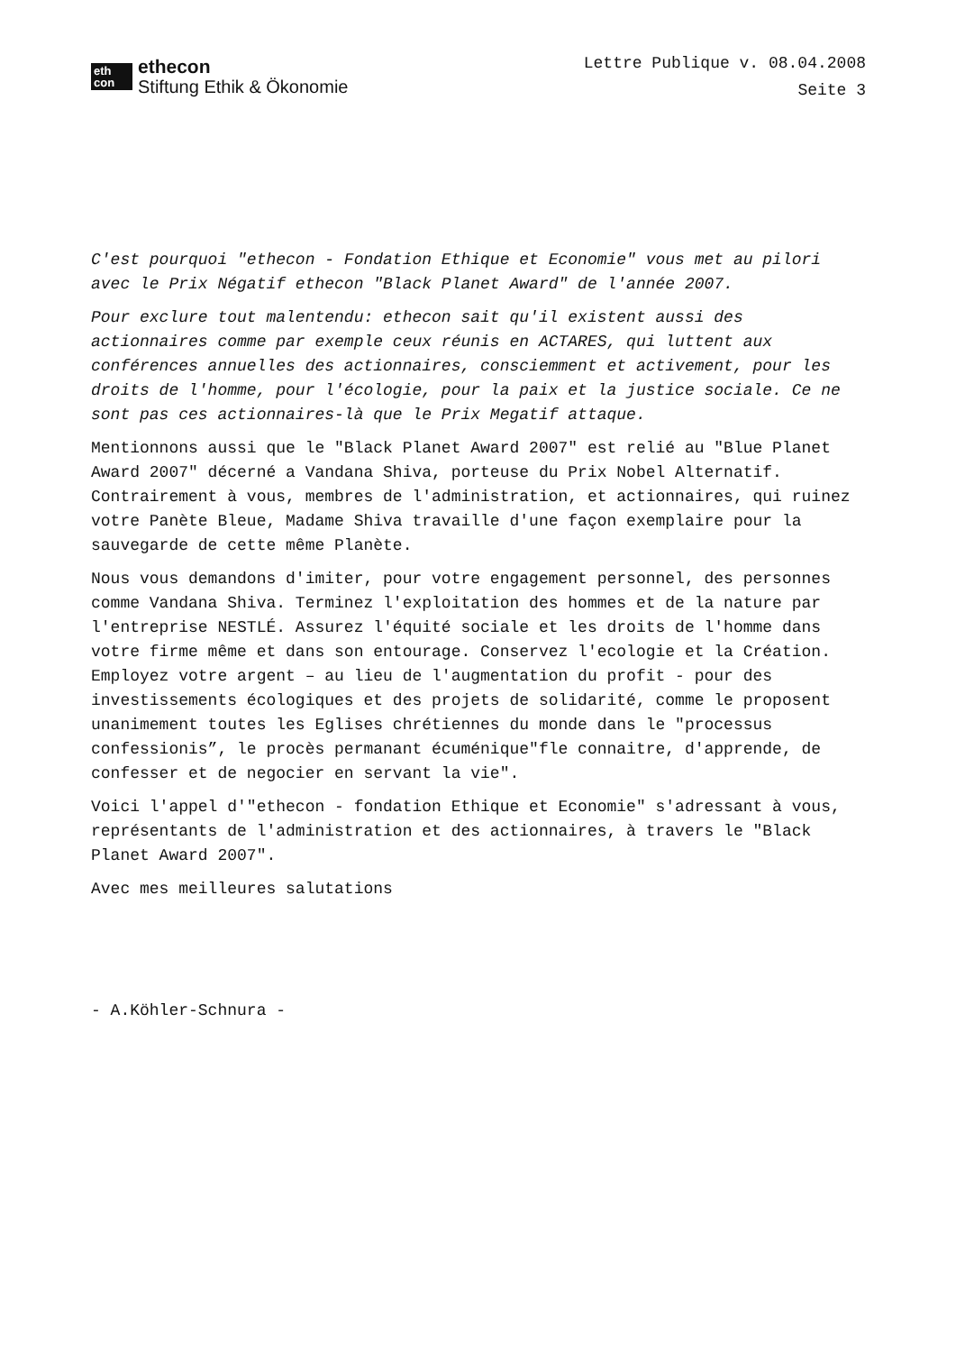eth
con
ethecon
Stiftung Ethik & Ökonomie
Lettre Publique v. 08.04.2008
Seite 3
C'est pourquoi "ethecon - Fondation Ethique et Economie" vous met au pilori avec le Prix Négatif ethecon "Black Planet Award" de l'année 2007.
Pour exclure tout malentendu: ethecon sait qu'il existent aussi des actionnaires comme par exemple ceux réunis en ACTARES, qui luttent aux conférences annuelles des actionnaires, consciemment et activement, pour les droits de l'homme, pour l'écologie, pour la paix et la justice sociale. Ce ne sont pas ces actionnaires-là que le Prix Megatif attaque.
Mentionnons aussi que le "Black Planet Award 2007" est relié au "Blue Planet Award 2007" décerné a Vandana Shiva, porteuse du Prix Nobel Alternatif. Contrairement à vous, membres de l'administration, et actionnaires, qui ruinez votre Panète Bleue, Madame Shiva travaille d'une façon exemplaire pour la sauvegarde de cette même Planète.
Nous vous demandons d'imiter, pour votre engagement personnel, des personnes comme Vandana Shiva. Terminez l'exploitation des hommes et de la nature par l'entreprise NESTLÉ. Assurez l'équité sociale et les droits de l'homme dans votre firme même et dans son entourage. Conservez l'ecologie et la Création. Employez votre argent – au lieu de l'augmentation du profit - pour des investissements écologiques et des projets de solidarité, comme le proposent unanimement toutes les Eglises chrétiennes du monde dans le "processus confessionis”, le procès permanant écuménique"fle connaitre, d'apprende, de confesser et de negocier en servant la vie".
Voici l'appel d'"ethecon - fondation Ethique et Economie" s'adressant à vous, représentants de l'administration et des actionnaires, à travers le "Black Planet Award 2007".
Avec mes meilleures salutations
- A.Köhler-Schnura -